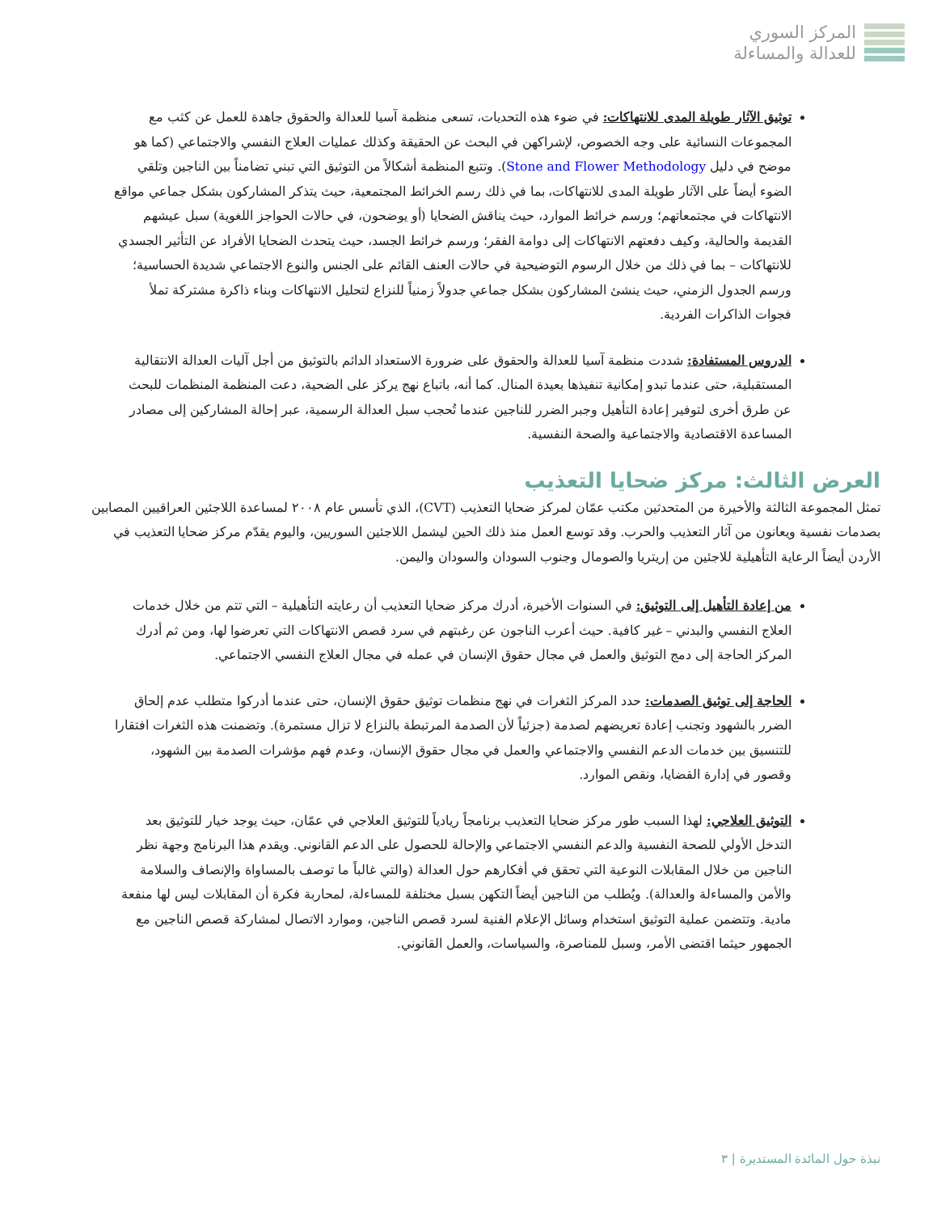المركز السوري
للعدالة والمساءلة
توثيق الآثار طويلة المدى للانتهاكات: في ضوء هذه التحديات، تسعى منظمة آسيا للعدالة والحقوق جاهدة للعمل عن كثب مع المجموعات النسائية على وجه الخصوص، لإشراكهن في البحث عن الحقيقة وكذلك عمليات العلاج النفسي والاجتماعي (كما هو موضح في دليل Stone and Flower Methodology). وتتبع المنظمة أشكالاً من التوثيق التي تبني تضامناً بين الناجين وتلقي الضوء أيضاً على الآثار طويلة المدى للانتهاكات، بما في ذلك رسم الخرائط المجتمعية، حيث يتذكر المشاركون بشكل جماعي مواقع الانتهاكات في مجتمعاتهم؛ ورسم خرائط الموارد، حيث يناقش الضحايا (أو يوضحون، في حالات الحواجز اللغوية) سبل عيشهم القديمة والحالية، وكيف دفعتهم الانتهاكات إلى دوامة الفقر؛ ورسم خرائط الجسد، حيث يتحدث الضحايا الأفراد عن التأثير الجسدي للانتهاكات – بما في ذلك من خلال الرسوم التوضيحية في حالات العنف القائم على الجنس والنوع الاجتماعي شديدة الحساسية؛ ورسم الجدول الزمني، حيث ينشئ المشاركون بشكل جماعي جدولاً زمنياً للنزاع لتحليل الانتهاكات وبناء ذاكرة مشتركة تملأ فجوات الذاكرات الفردية.
الدروس المستفادة: شددت منظمة آسيا للعدالة والحقوق على ضرورة الاستعداد الدائم بالتوثيق من أجل آليات العدالة الانتقالية المستقبلية، حتى عندما تبدو إمكانية تنفيذها بعيدة المنال. كما أنه، باتباع نهج يركز على الضحية، دعت المنظمة المنظمات للبحث عن طرق أخرى لتوفير إعادة التأهيل وجبر الضرر للناجين عندما تُحجب سبل العدالة الرسمية، عبر إحالة المشاركين إلى مصادر المساعدة الاقتصادية والاجتماعية والصحة النفسية.
العرض الثالث: مركز ضحايا التعذيب
تمثل المجموعة الثالثة والأخيرة من المتحدثين مكتب عمّان لمركز ضحايا التعذيب (CVT)، الذي تأسس عام ٢٠٠٨ لمساعدة اللاجئين العراقيين المصابين بصدمات نفسية ويعانون من آثار التعذيب والحرب. وقد توسع العمل منذ ذلك الحين ليشمل اللاجئين السوريين، واليوم يقدّم مركز ضحايا التعذيب في الأردن أيضاً الرعاية التأهيلية للاجئين من إريتريا والصومال وجنوب السودان والسودان واليمن.
من إعادة التأهيل إلى التوثيق: في السنوات الأخيرة، أدرك مركز ضحايا التعذيب أن رعايته التأهيلية – التي تتم من خلال خدمات العلاج النفسي والبدني – غير كافية. حيث أعرب الناجون عن رغبتهم في سرد قصص الانتهاكات التي تعرضوا لها، ومن ثم أدرك المركز الحاجة إلى دمج التوثيق والعمل في مجال حقوق الإنسان في عمله في مجال العلاج النفسي الاجتماعي.
الحاجة إلى توثيق الصدمات: حدد المركز الثغرات في نهج منظمات توثيق حقوق الإنسان، حتى عندما أدركوا متطلب عدم إلحاق الضرر بالشهود وتجنب إعادة تعريضهم لصدمة (جزئياً لأن الصدمة المرتبطة بالنزاع لا تزال مستمرة). وتضمنت هذه الثغرات افتقارا للتنسيق بين خدمات الدعم النفسي والاجتماعي والعمل في مجال حقوق الإنسان، وعدم فهم مؤشرات الصدمة بين الشهود، وقصور في إدارة القضايا، ونقص الموارد.
التوثيق العلاجي: لهذا السبب طور مركز ضحايا التعذيب برنامجاً ريادياً للتوثيق العلاجي في عمّان، حيث يوجد خيار للتوثيق بعد التدخل الأولي للصحة النفسية والدعم النفسي الاجتماعي والإحالة للحصول على الدعم القانوني. ويقدم هذا البرنامج وجهة نظر الناجين من خلال المقابلات النوعية التي تحقق في أفكارهم حول العدالة (والتي غالباً ما توصف بالمساواة والإنصاف والسلامة والأمن والمساءلة والعدالة). ويُطلب من الناجين أيضاً التكهن بسبل مختلفة للمساءلة، لمحاربة فكرة أن المقابلات ليس لها منفعة مادية. وتتضمن عملية التوثيق استخدام وسائل الإعلام الفنية لسرد قصص الناجين، وموارد الاتصال لمشاركة قصص الناجين مع الجمهور حيثما اقتضى الأمر، وسبل للمناصرة، والسياسات، والعمل القانوني.
نبذة حول المائدة المستديرة | ٣